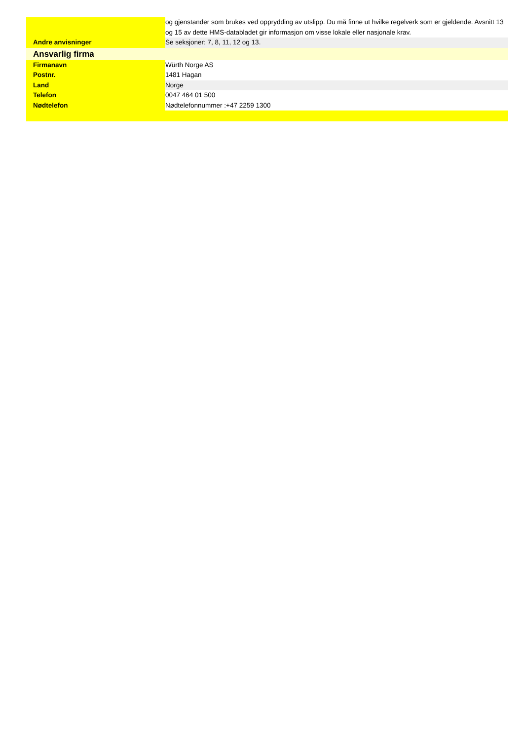| | og gjenstander som brukes ved opprydding av utslipp. Du må finne ut hvilke regelverk som er gjeldende. Avsnitt 13 og 15 av dette HMS-databladet gir informasjon om visse lokale eller nasjonale krav. |
| Andre anvisninger | Se seksjoner: 7, 8, 11, 12 og 13. |
| Ansvarlig firma | |
| Firmanavn | Würth Norge AS |
| Postnr. | 1481 Hagan |
| Land | Norge |
| Telefon | 0047 464 01 500 |
| Nødtelefon | Nødtelefonnummer :+47 2259 1300 |